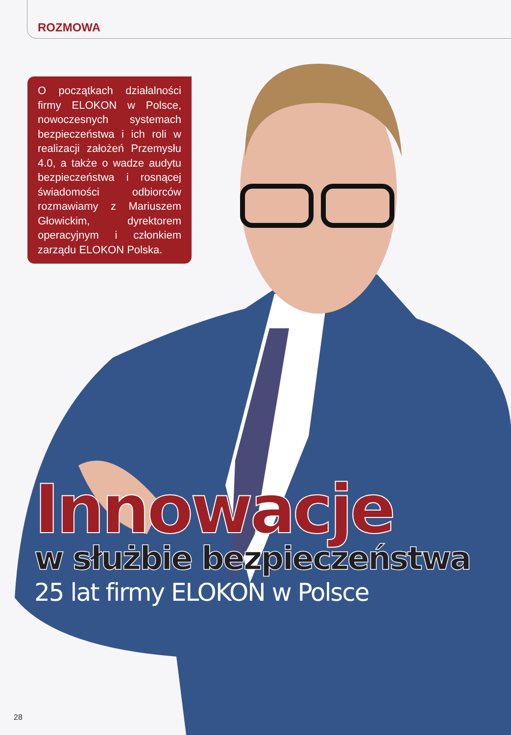ROZMOWA
O początkach działalności firmy ELOKON w Polsce, nowoczesnych systemach bezpieczeństwa i ich roli w realizacji założeń Przemysłu 4.0, a także o wadze audytu bezpieczeństwa i rosnącej świadomości odbiorców rozmawiamy z Mariuszem Głowickim, dyrektorem operacyjnym i członkiem zarządu ELOKON Polska.
Innowacje
w służbie bezpieczeństwa
25 lat firmy ELOKON w Polsce
28